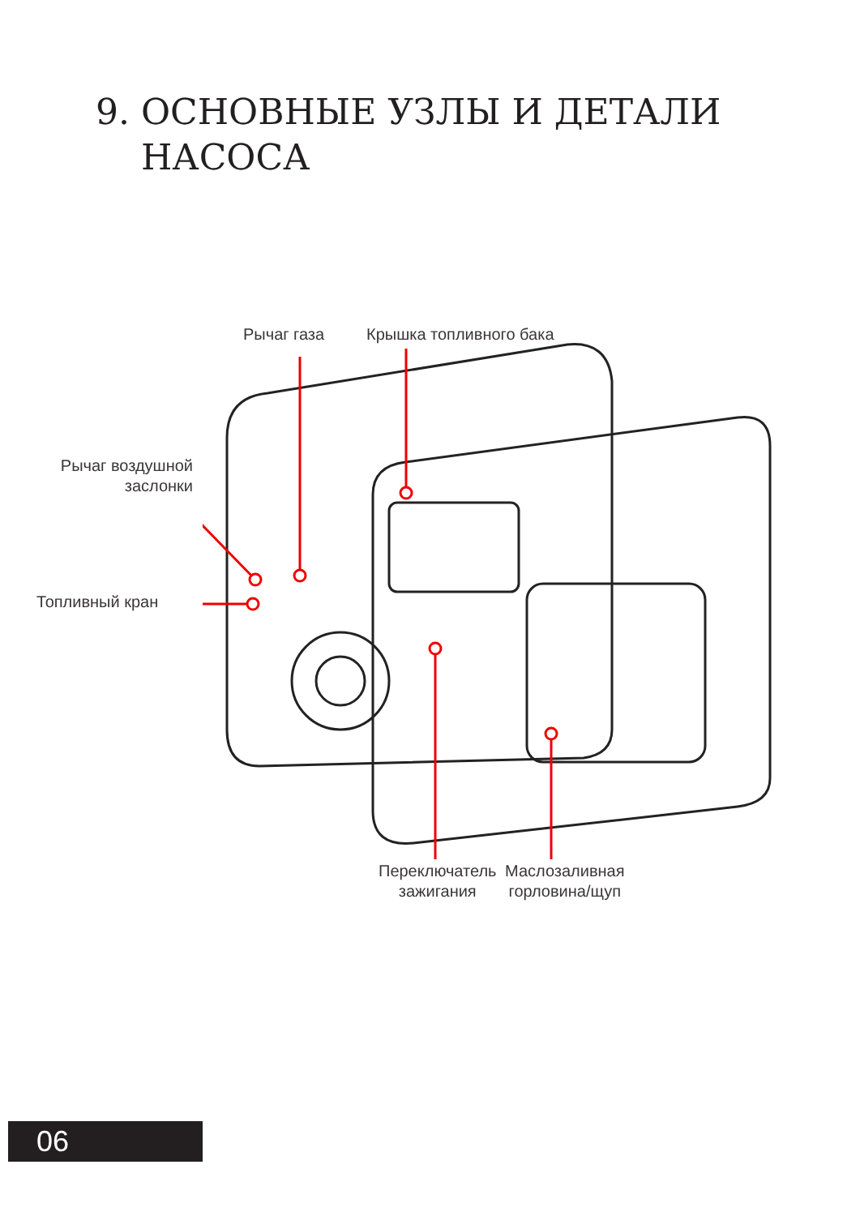9. ОСНОВНЫЕ УЗЛЫ И ДЕТАЛИ
НАСОСА
Рычаг газа Крышка топливного бака
Рычаг воздушной
заслонки
Топливный кран
Переключатель
зажигания
Маслозаливная
горловина/щуп
06